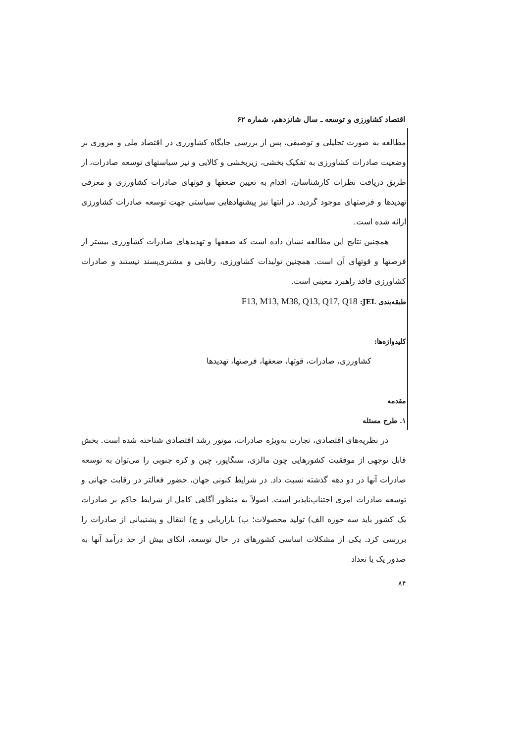اقتصاد کشاورزی و توسعه ـ سال شانزدهم، شماره ۶۲
مطالعه به صورت تحلیلی و توصیفی، پس از بررسی جایگاه کشاورزی در اقتصاد ملی و مروری بر وضعیت صادرات کشاورزی به تفکیک بخشی، زیربخشی و کالایی و نیز سیاستهای توسعه صادرات، از طریق دریافت نظرات کارشناسان، اقدام به تعیین ضعفها و قوتهای صادرات کشاورزی و معرفی تهدیدها و فرصتهای موجود گردید. در انتها نیز پیشنهادهایی سیاستی جهت توسعه صادرات کشاورزی ارائه شده است.
همچنین نتایج این مطالعه نشان داده است که ضعفها و تهدیدهای صادرات کشاورزی بیشتر از فرصتها و قوتهای آن است. همچنین تولیدات کشاورزی، رقابتی و مشتری‌پسند نیستند و صادرات کشاورزی فاقد راهبرد معینی است.
طبقه‌بندی JEL: F13, M13, M38, Q13, Q17, Q18
کلیدواژه‌ها:
کشاورزی، صادرات، قوتها، ضعفها، فرصتها، تهدیدها
مقدمه
۱. طرح مسئله
در نظریه‌های اقتصادی، تجارت به‌ویژه صادرات، موتور رشد اقتصادی شناخته شده است. بخش قابل توجهی از موفقیت کشورهایی چون مالزی، سنگاپور، چین و کره جنوبی را می‌توان به توسعه صادرات آنها در دو دهه گذشته نسبت داد. در شرایط کنونی جهان، حضور فعالتر در رقابت جهانی و توسعه صادرات امری اجتناب‌ناپذیر است. اصولاً به منظور آگاهی کامل از شرایط حاکم بر صادرات یک کشور باید سه حوزه الف) تولید محصولات؛ ب) بازاریابی و ج) انتقال و پشتیبانی از صادرات را بررسی کرد. یکی از مشکلات اساسی کشورهای در حال توسعه، اتکای بیش از حد درآمد آنها به صدور یک یا تعداد
۸۴